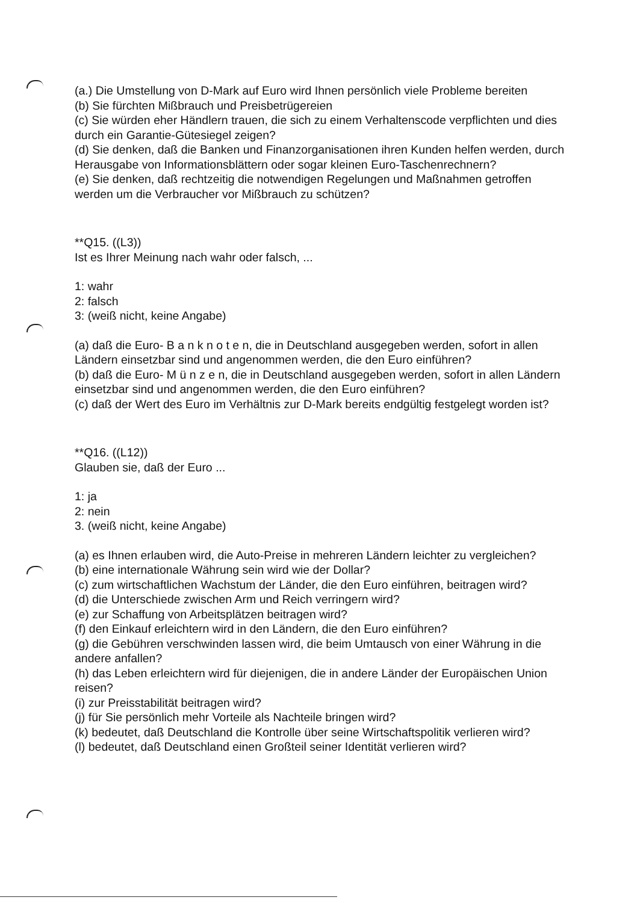(a.) Die Umstellung von D-Mark auf Euro wird Ihnen persönlich viele Probleme bereiten
(b) Sie fürchten Mißbrauch und Preisbetrügereien
(c) Sie würden eher Händlern trauen, die sich zu einem Verhaltenscode verpflichten und dies durch ein Garantie-Gütesiegel zeigen?
(d) Sie denken, daß die Banken und Finanzorganisationen ihren Kunden helfen werden, durch Herausgabe von Informationsblättern oder sogar kleinen Euro-Taschenrechnern?
(e) Sie denken, daß rechtzeitig die notwendigen Regelungen und Maßnahmen getroffen werden um die Verbraucher vor Mißbrauch zu schützen?
**Q15. ((L3))
Ist es Ihrer Meinung nach wahr oder falsch, ...
1: wahr
2: falsch
3: (weiß nicht, keine Angabe)
(a) daß die Euro- B a n k n o t e n, die in Deutschland ausgegeben werden, sofort in allen Ländern einsetzbar sind und angenommen werden, die den Euro einführen?
(b) daß die Euro- M ü n z e n, die in Deutschland ausgegeben werden, sofort in allen Ländern einsetzbar sind und angenommen werden, die den Euro einführen?
(c) daß der Wert des Euro im Verhältnis zur D-Mark bereits endgültig festgelegt worden ist?
**Q16. ((L12))
Glauben sie, daß der Euro ...
1: ja
2: nein
3. (weiß nicht, keine Angabe)
(a) es Ihnen erlauben wird, die Auto-Preise in mehreren Ländern leichter zu vergleichen?
(b) eine internationale Währung sein wird wie der Dollar?
(c) zum wirtschaftlichen Wachstum der Länder, die den Euro einführen, beitragen wird?
(d) die Unterschiede zwischen Arm und Reich verringern wird?
(e) zur Schaffung von Arbeitsplätzen beitragen wird?
(f) den Einkauf erleichtern wird in den Ländern, die den Euro einführen?
(g) die Gebühren verschwinden lassen wird, die beim Umtausch von einer Währung in die andere anfallen?
(h) das Leben erleichtern wird für diejenigen, die in andere Länder der Europäischen Union reisen?
(i) zur Preisstabilität beitragen wird?
(j) für Sie persönlich mehr Vorteile als Nachteile bringen wird?
(k) bedeutet, daß Deutschland die Kontrolle über seine Wirtschaftspolitik verlieren wird?
(l) bedeutet, daß Deutschland einen Großteil seiner Identität verlieren wird?